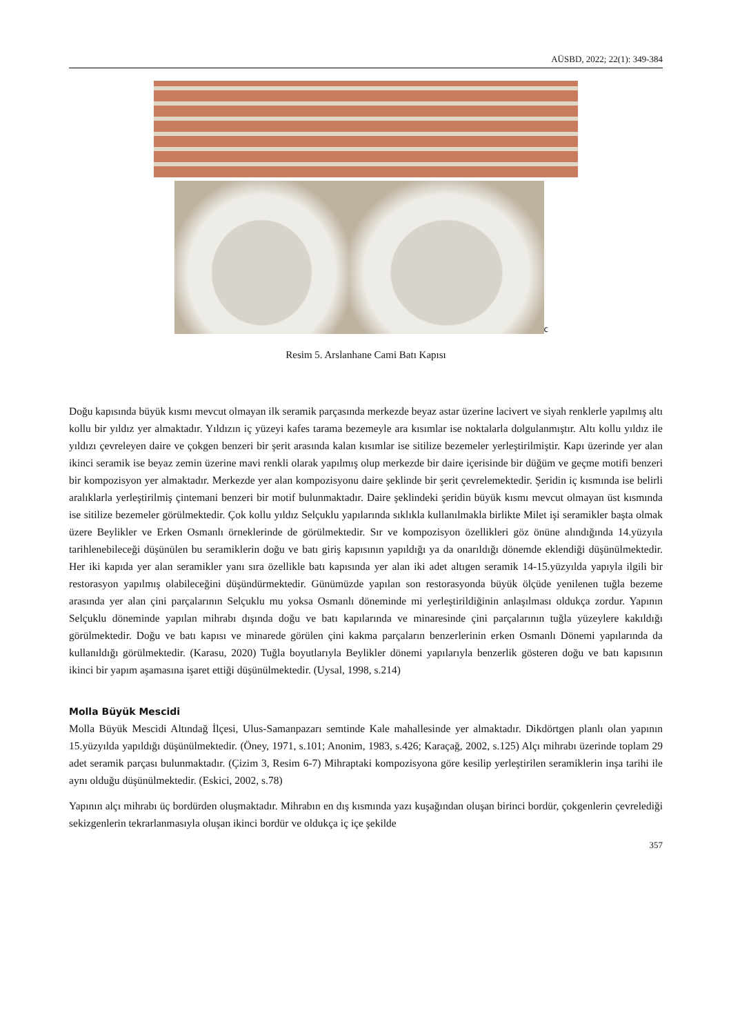AÜSBD, 2022; 22(1): 349-384
c
Resim 5. Arslanhane Cami Batı Kapısı
Doğu kapısında büyük kısmı mevcut olmayan ilk seramik parçasında merkezde beyaz astar üzerine lacivert ve siyah renklerle yapılmış altı kollu bir yıldız yer almaktadır. Yıldızın iç yüzeyi kafes tarama bezemeyle ara kısımlar ise noktalarla dolgulanmıştır. Altı kollu yıldız ile yıldızı çevreleyen daire ve çokgen benzeri bir şerit arasında kalan kısımlar ise sitilize bezemeler yerleştirilmiştir. Kapı üzerinde yer alan ikinci seramik ise beyaz zemin üzerine mavi renkli olarak yapılmış olup merkezde bir daire içerisinde bir düğüm ve geçme motifi benzeri bir kompozisyon yer almaktadır. Merkezde yer alan kompozisyonu daire şeklinde bir şerit çevrelemektedir. Şeridin iç kısmında ise belirli aralıklarla yerleştirilmiş çintemani benzeri bir motif bulunmaktadır. Daire şeklindeki şeridin büyük kısmı mevcut olmayan üst kısmında ise sitilize bezemeler görülmektedir. Çok kollu yıldız Selçuklu yapılarında sıklıkla kullanılmakla birlikte Milet işi seramikler başta olmak üzere Beylikler ve Erken Osmanlı örneklerinde de görülmektedir. Sır ve kompozisyon özellikleri göz önüne alındığında 14.yüzyıla tarihlenebileceği düşünülen bu seramiklerin doğu ve batı giriş kapısının yapıldığı ya da onarıldığı dönemde eklendiği düşünülmektedir. Her iki kapıda yer alan seramikler yanı sıra özellikle batı kapısında yer alan iki adet altıgen seramik 14-15.yüzyılda yapıyla ilgili bir restorasyon yapılmış olabileceğini düşündürmektedir. Günümüzde yapılan son restorasyonda büyük ölçüde yenilenen tuğla bezeme arasında yer alan çini parçalarının Selçuklu mu yoksa Osmanlı döneminde mi yerleştirildiğinin anlaşılması oldukça zordur. Yapının Selçuklu döneminde yapılan mihrabı dışında doğu ve batı kapılarında ve minaresinde çini parçalarının tuğla yüzeylere kakıldığı görülmektedir. Doğu ve batı kapısı ve minarede görülen çini kakma parçaların benzerlerinin erken Osmanlı Dönemi yapılarında da kullanıldığı görülmektedir. (Karasu, 2020) Tuğla boyutlarıyla Beylikler dönemi yapılarıyla benzerlik gösteren doğu ve batı kapısının ikinci bir yapım aşamasına işaret ettiği düşünülmektedir. (Uysal, 1998, s.214)
Molla Büyük Mescidi
Molla Büyük Mescidi Altındağ İlçesi, Ulus-Samanpazarı semtinde Kale mahallesinde yer almaktadır. Dikdörtgen planlı olan yapının 15.yüzyılda yapıldığı düşünülmektedir. (Öney, 1971, s.101; Anonim, 1983, s.426; Karaçağ, 2002, s.125) Alçı mihrabı üzerinde toplam 29 adet seramik parçası bulunmaktadır. (Çizim 3, Resim 6-7) Mihraptaki kompozisyona göre kesilip yerleştirilen seramiklerin inşa tarihi ile aynı olduğu düşünülmektedir. (Eskici, 2002, s.78)
Yapının alçı mihrabı üç bordürden oluşmaktadır. Mihrabın en dış kısmında yazı kuşağından oluşan birinci bordür, çokgenlerin çevrelediği sekizgenlerin tekrarlanmasıyla oluşan ikinci bordür ve oldukça iç içe şekilde
357